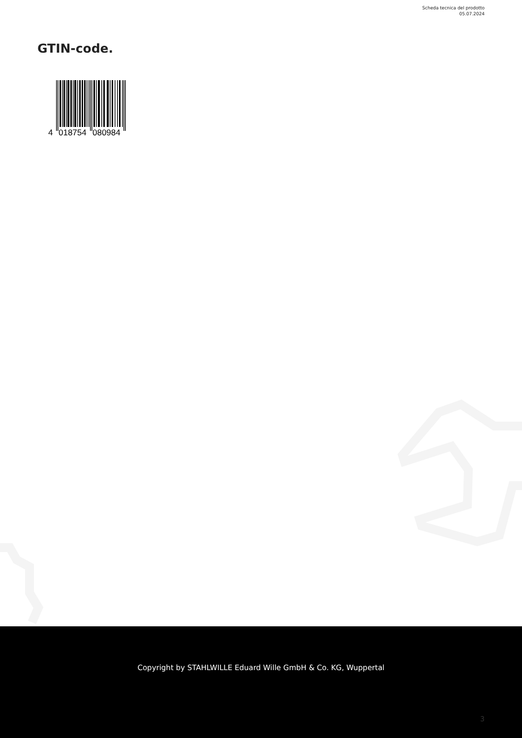Scheda tecnica del prodotto
05.07.2024
GTIN-code.
4
018754
080984
Copyright by STAHLWILLE Eduard Wille GmbH & Co. KG, Wuppertal
3